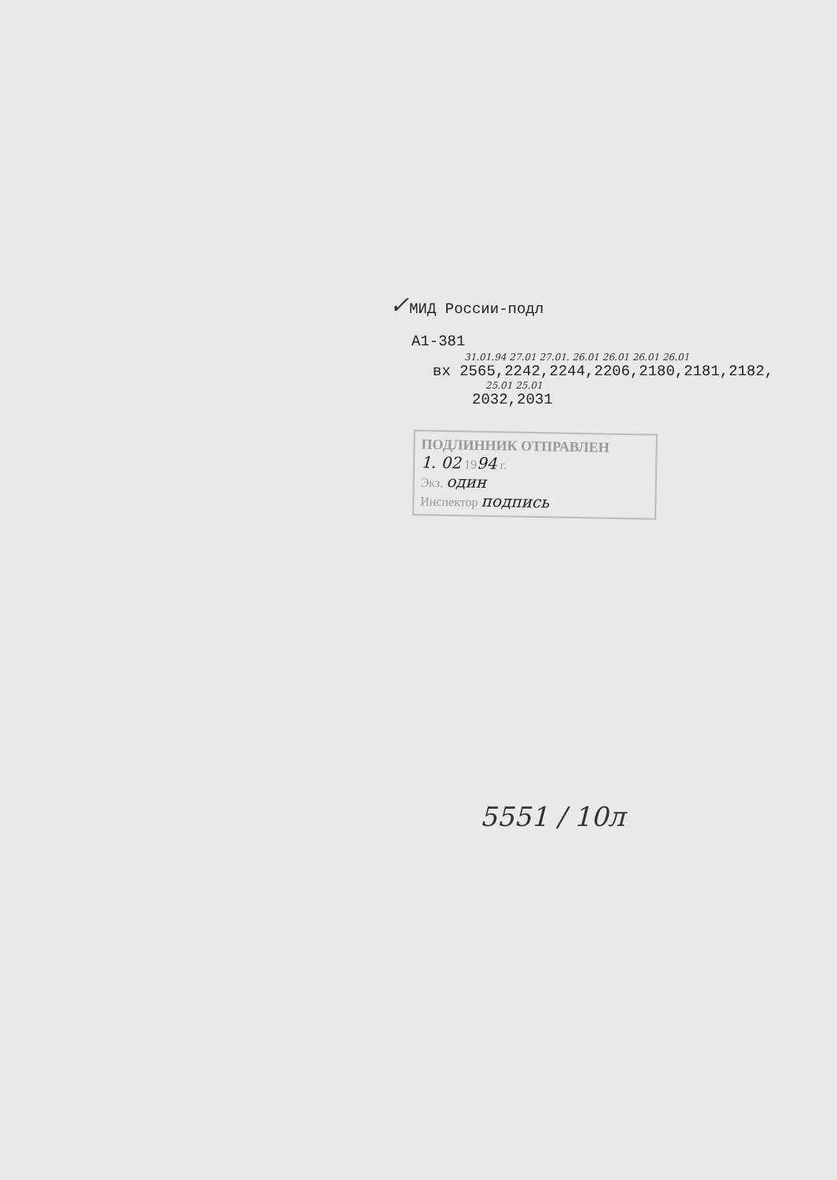✓МИД России-подл
А1-381
31.01.94 27.01 27.01. 26.01 26.01 26.01 26.01
вх 2565,2242,2244,2206,2180,2181,2182,
25.01 25.01
2032,2031
ПОДЛИННИК ОТПРАВЛЕН
1. 02 1994 г.
Экз. один
Инспектор подпись
5551 / 10л